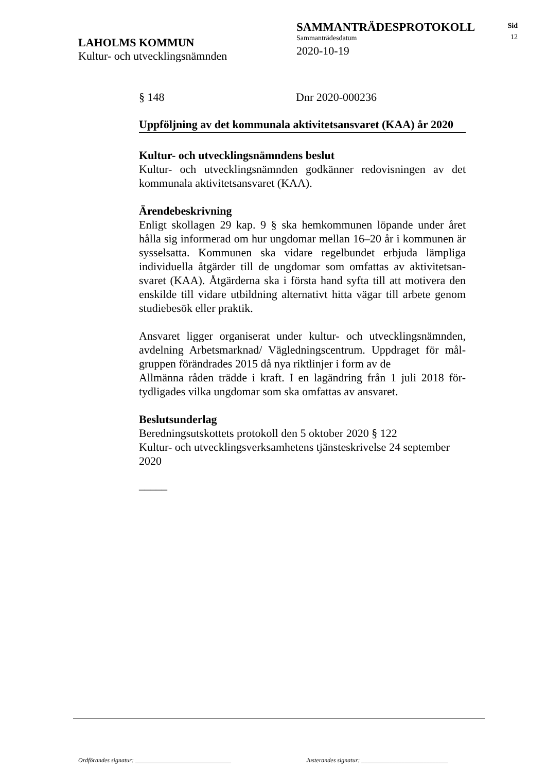SAMMANTRÄDESPROTOKOLL
Sammanträdesdatum
2020-10-19
LAHOLMS KOMMUN
Kultur- och utvecklingsnämnden
Sid
12
§ 148 Dnr 2020-000236
Uppföljning av det kommunala aktivitetsansvaret (KAA) år 2020
Kultur- och utvecklingsnämndens beslut
Kultur- och utvecklingsnämnden godkänner redovisningen av det kommunala aktivitetsansvaret (KAA).
Ärendebeskrivning
Enligt skollagen 29 kap. 9 § ska hemkommunen löpande under året hålla sig informerad om hur ungdomar mellan 16–20 år i kommunen är sysselsatta. Kommunen ska vidare regelbundet erbjuda lämpliga individuella åtgärder till de ungdomar som omfattas av aktivitetsan-svaret (KAA). Åtgärderna ska i första hand syfta till att motivera den enskilde till vidare utbildning alternativt hitta vägar till arbete genom studiebesök eller praktik.
Ansvaret ligger organiserat under kultur- och utvecklingsnämnden, avdelning Arbetsmarknad/ Vägledningscentrum. Uppdraget för mål-gruppen förändrades 2015 då nya riktlinjer i form av de
Allmänna råden trädde i kraft. I en lagändring från 1 juli 2018 för-tydligades vilka ungdomar som ska omfattas av ansvaret.
Beslutsunderlag
Beredningsutskottets protokoll den 5 oktober 2020 § 122
Kultur- och utvecklingsverksamhetens tjänsteskrivelse 24 september 2020
_____
Ordförandes signatur: _______________________________
Justerandes signatur: ____________________________